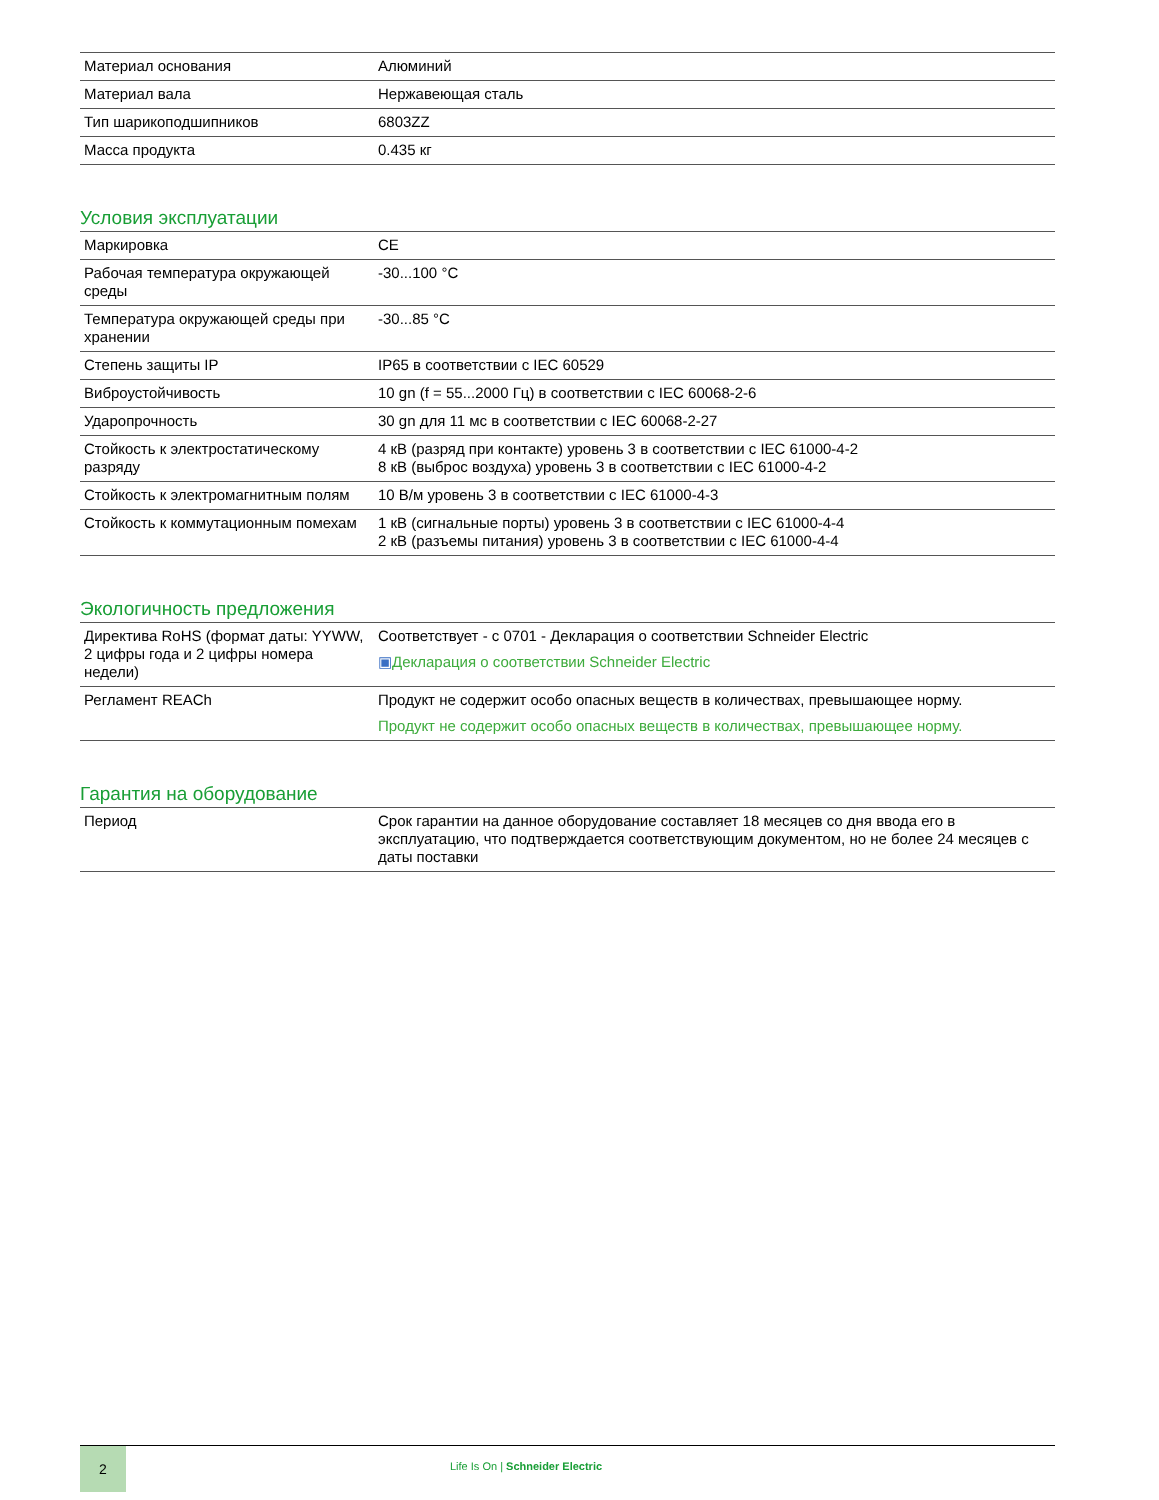| Материал основания | Алюминий |
| Материал вала | Нержавеющая сталь |
| Тип шарикоподшипников | 6803ZZ |
| Масса продукта | 0.435 кг |
Условия эксплуатации
| Маркировка | CE |
| Рабочая температура окружающей среды | -30...100 °C |
| Температура окружающей среды при хранении | -30...85 °C |
| Степень защиты IP | IP65 в соответствии с IEC 60529 |
| Виброустойчивость | 10 gn (f = 55...2000 Гц) в соответствии с IEC 60068-2-6 |
| Ударопрочность | 30 gn для 11 мс в соответствии с IEC 60068-2-27 |
| Стойкость к электростатическому разряду | 4 кВ (разряд при контакте) уровень 3 в соответствии с IEC 61000-4-2 8 кВ (выброс воздуха) уровень 3 в соответствии с IEC 61000-4-2 |
| Стойкость к электромагнитным полям | 10 В/м уровень 3 в соответствии с IEC 61000-4-3 |
| Стойкость к коммутационным помехам | 1 кВ (сигнальные порты) уровень 3 в соответствии с IEC 61000-4-4 2 кВ (разъемы питания) уровень 3 в соответствии с IEC 61000-4-4 |
Экологичность предложения
| Директива RoHS (формат даты: YYWW, 2 цифры года и 2 цифры номера недели) | Соответствует - с 0701 - Декларация о соответствии Schneider Electric ▣ Декларация о соответствии Schneider Electric |
| Регламент REACh | Продукт не содержит особо опасных веществ в количествах, превышающее норму. Продукт не содержит особо опасных веществ в количествах, превышающее норму. |
Гарантия на оборудование
| Период | Срок гарантии на данное оборудование составляет 18 месяцев со дня ввода его в эксплуатацию, что подтверждается соответствующим документом, но не более 24 месяцев с даты поставки |
2
Life Is On | Schneider Electric